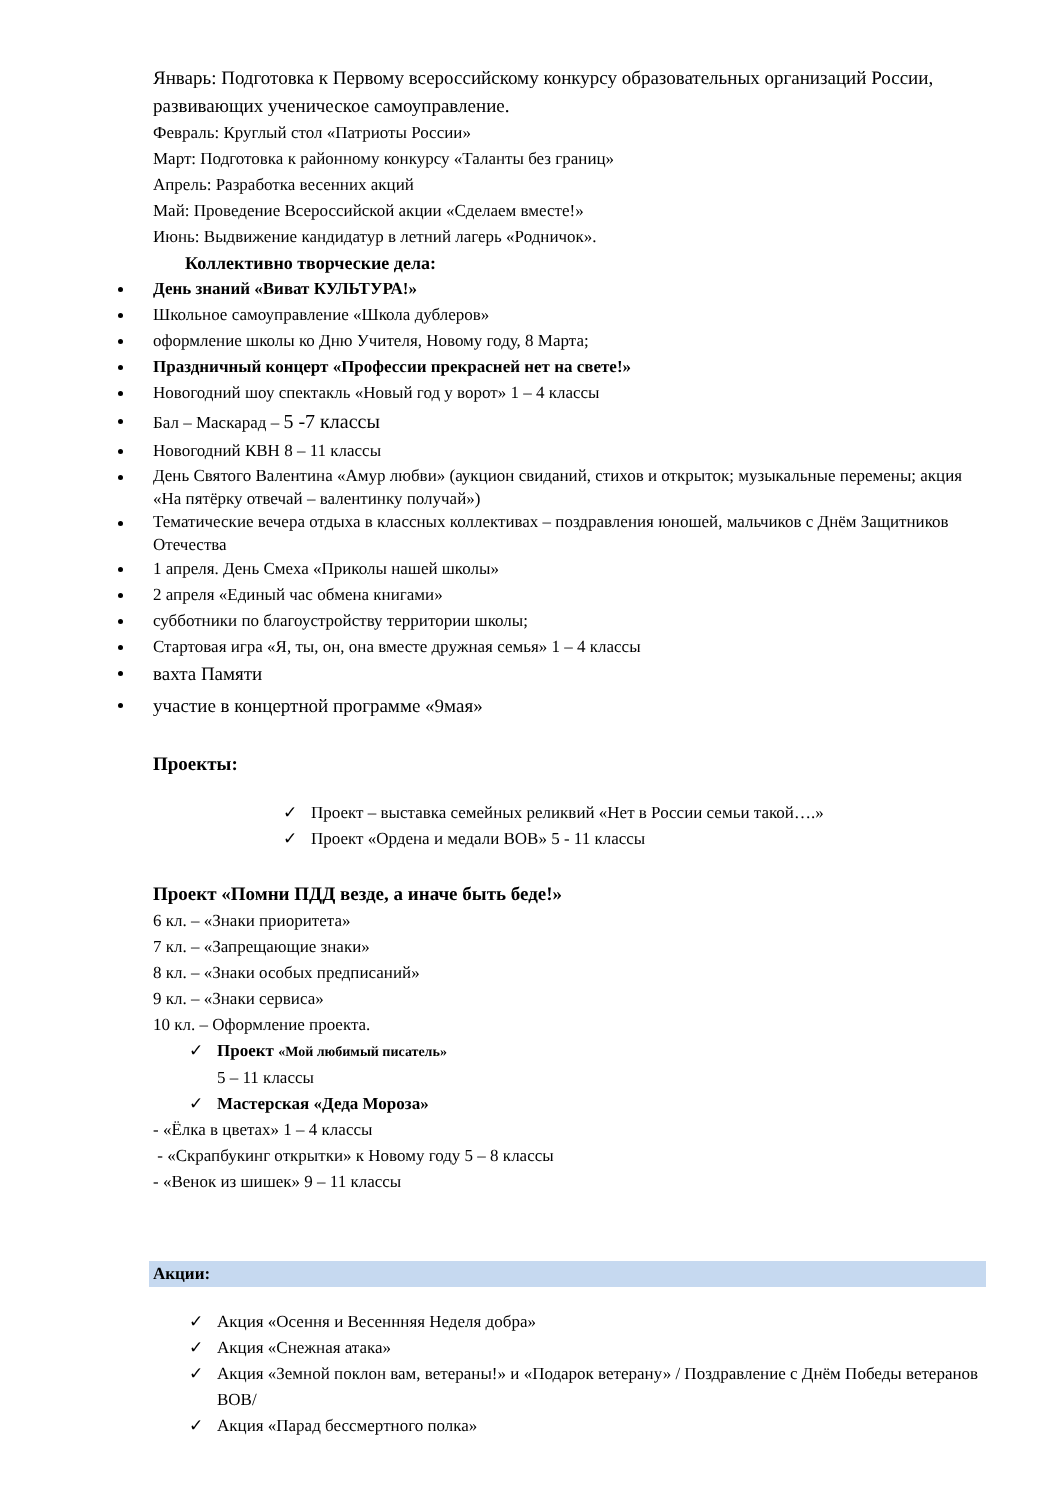Январь: Подготовка к Первому всероссийскому конкурсу образовательных организаций России, развивающих ученическое самоуправление.
Февраль: Круглый стол «Патриоты России»
Март: Подготовка к районному конкурсу «Таланты без границ»
Апрель: Разработка весенних акций
Май: Проведение Всероссийской акции «Сделаем вместе!»
Июнь: Выдвижение кандидатур в летний лагерь «Родничок».
Коллективно творческие дела:
День знаний «Виват КУЛЬТУРА!»
Школьное самоуправление «Школа дублеров»
оформление школы ко Дню Учителя, Новому году, 8 Марта;
Праздничный концерт «Профессии прекрасней нет на свете!»
Новогодний шоу спектакль «Новый год у ворот» 1 – 4 классы
Бал – Маскарад – 5 -7 классы
Новогодний КВН 8 – 11 классы
День Святого Валентина «Амур любви» (аукцион свиданий, стихов и открыток; музыкальные перемены; акция «На пятёрку отвечай – валентинку получай»)
Тематические вечера отдыха в классных коллективах – поздравления юношей, мальчиков с Днём Защитников Отечества
1 апреля. День Смеха «Приколы нашей школы»
2 апреля «Единый час обмена книгами»
субботники по благоустройству территории школы;
Стартовая игра «Я, ты, он, она вместе дружная семья» 1 – 4 классы
вахта Памяти
участие в концертной программе «9мая»
Проекты:
✓ Проект – выставка семейных реликвий «Нет в России семьи такой….»
✓ Проект «Ордена и медали ВОВ» 5 - 11 классы
Проект «Помни ПДД везде, а иначе быть беде!»
6 кл. – «Знаки приоритета»
7 кл. – «Запрещающие знаки»
8 кл. – «Знаки особых предписаний»
9 кл. – «Знаки сервиса»
10 кл. – Оформление проекта.
✓ Проект «Мой любимый писатель»
5 – 11 классы
✓ Мастерская «Деда Мороза»
- «Ёлка в цветах» 1 – 4 классы
- «Скрапбукинг открытки» к Новому году 5 – 8 классы
- «Венок из шишек» 9 – 11 классы
Акции:
✓ Акция «Осення и Весеннняя Неделя добра»
✓ Акция «Снежная атака»
✓ Акция «Земной поклон вам, ветераны!» и «Подарок ветерану» / Поздравление с Днём Победы ветеранов ВОВ/
✓ Акция «Парад бессмертного полка»